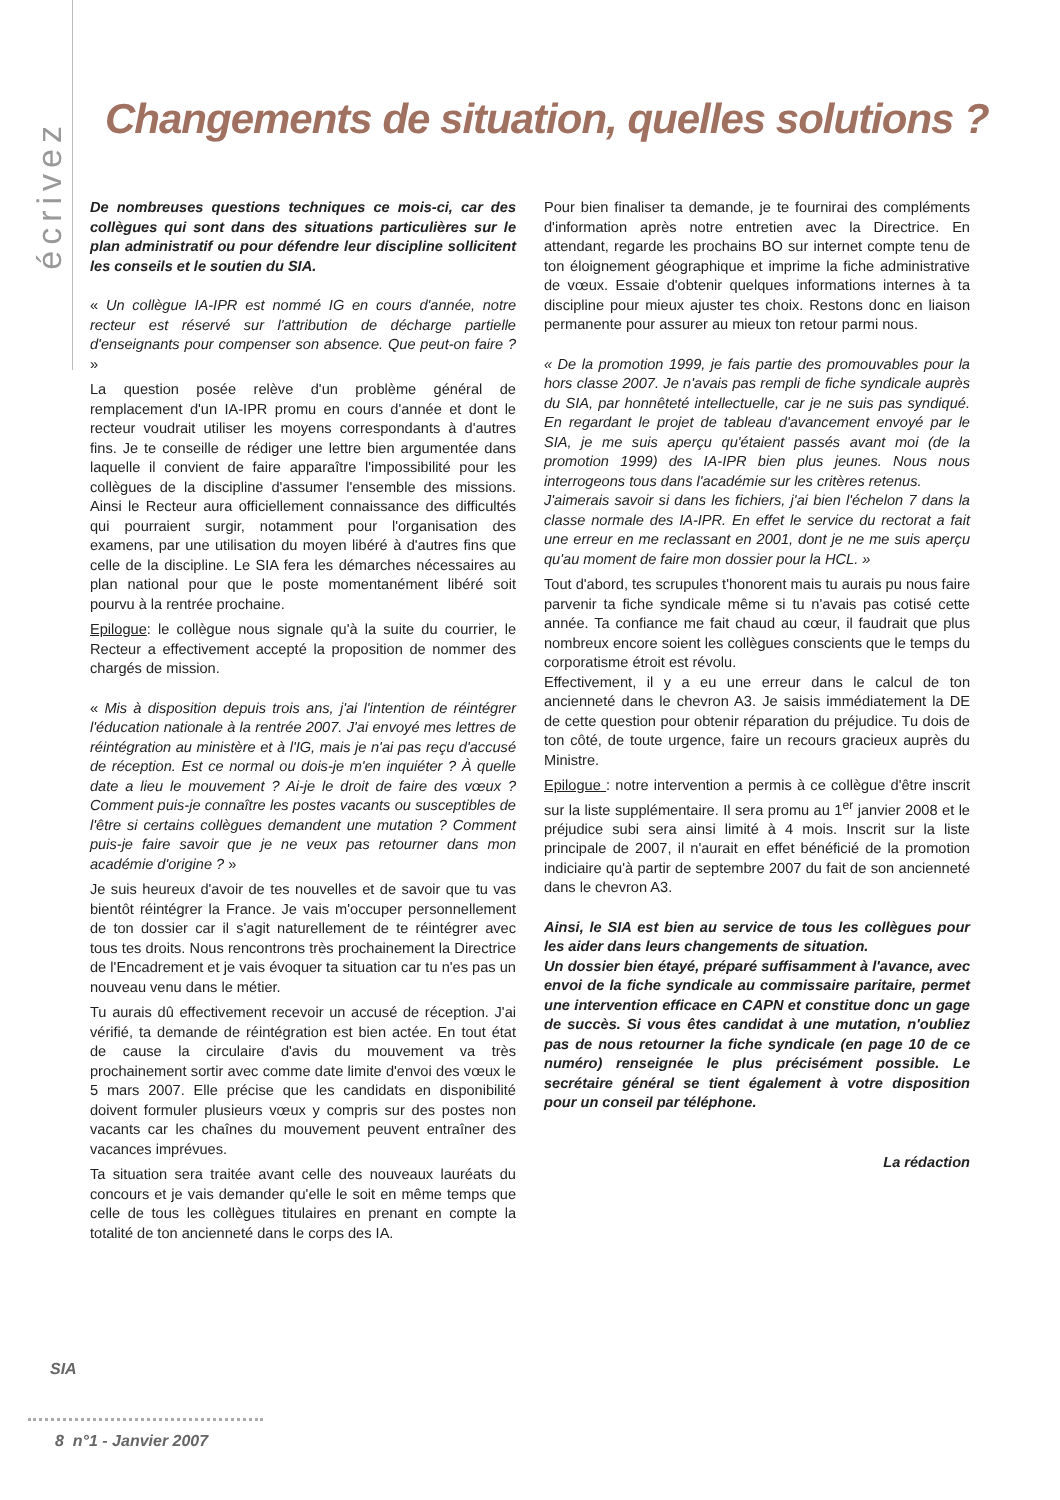écrivez
Changements de situation, quelles solutions ?
De nombreuses questions techniques ce mois-ci, car des collègues qui sont dans des situations particulières sur le plan administratif ou pour défendre leur discipline sollicitent les conseils et le soutien du SIA.
« Un collègue IA-IPR est nommé IG en cours d'année, notre recteur est réservé sur l'attribution de décharge partielle d'enseignants pour compenser son absence. Que peut-on faire ? »
La question posée relève d'un problème général de remplacement d'un IA-IPR promu en cours d'année et dont le recteur voudrait utiliser les moyens correspondants à d'autres fins. Je te conseille de rédiger une lettre bien argumentée dans laquelle il convient de faire apparaître l'impossibilité pour les collègues de la discipline d'assumer l'ensemble des missions. Ainsi le Recteur aura officiellement connaissance des difficultés qui pourraient surgir, notamment pour l'organisation des examens, par une utilisation du moyen libéré à d'autres fins que celle de la discipline. Le SIA fera les démarches nécessaires au plan national pour que le poste momentanément libéré soit pourvu à la rentrée prochaine.
Epilogue: le collègue nous signale qu'à la suite du courrier, le Recteur a effectivement accepté la proposition de nommer des chargés de mission.
« Mis à disposition depuis trois ans, j'ai l'intention de réintégrer l'éducation nationale à la rentrée 2007. J'ai envoyé mes lettres de réintégration au ministère et à l'IG, mais je n'ai pas reçu d'accusé de réception. Est ce normal ou dois-je m'en inquiéter ? À quelle date a lieu le mouvement ? Ai-je le droit de faire des vœux ? Comment puis-je connaître les postes vacants ou susceptibles de l'être si certains collègues demandent une mutation ? Comment puis-je faire savoir que je ne veux pas retourner dans mon académie d'origine ? »
Je suis heureux d'avoir de tes nouvelles et de savoir que tu vas bientôt réintégrer la France. Je vais m'occuper personnellement de ton dossier car il s'agit naturellement de te réintégrer avec tous tes droits. Nous rencontrons très prochainement la Directrice de l'Encadrement et je vais évoquer ta situation car tu n'es pas un nouveau venu dans le métier.
Tu aurais dû effectivement recevoir un accusé de réception. J'ai vérifié, ta demande de réintégration est bien actée. En tout état de cause la circulaire d'avis du mouvement va très prochainement sortir avec comme date limite d'envoi des vœux le 5 mars 2007. Elle précise que les candidats en disponibilité doivent formuler plusieurs vœux y compris sur des postes non vacants car les chaînes du mouvement peuvent entraîner des vacances imprévues.
Ta situation sera traitée avant celle des nouveaux lauréats du concours et je vais demander qu'elle le soit en même temps que celle de tous les collègues titulaires en prenant en compte la totalité de ton ancienneté dans le corps des IA.
Pour bien finaliser ta demande, je te fournirai des compléments d'information après notre entretien avec la Directrice. En attendant, regarde les prochains BO sur internet compte tenu de ton éloignement géographique et imprime la fiche administrative de vœux. Essaie d'obtenir quelques informations internes à ta discipline pour mieux ajuster tes choix. Restons donc en liaison permanente pour assurer au mieux ton retour parmi nous.
« De la promotion 1999, je fais partie des promouvables pour la hors classe 2007. Je n'avais pas rempli de fiche syndicale auprès du SIA, par honnêteté intellectuelle, car je ne suis pas syndiqué. En regardant le projet de tableau d'avancement envoyé par le SIA, je me suis aperçu qu'étaient passés avant moi (de la promotion 1999) des IA-IPR bien plus jeunes. Nous nous interrogeons tous dans l'académie sur les critères retenus.
J'aimerais savoir si dans les fichiers, j'ai bien l'échelon 7 dans la classe normale des IA-IPR. En effet le service du rectorat a fait une erreur en me reclassant en 2001, dont je ne me suis aperçu qu'au moment de faire mon dossier pour la HCL. »
Tout d'abord, tes scrupules t'honorent mais tu aurais pu nous faire parvenir ta fiche syndicale même si tu n'avais pas cotisé cette année. Ta confiance me fait chaud au cœur, il faudrait que plus nombreux encore soient les collègues conscients que le temps du corporatisme étroit est révolu.
Effectivement, il y a eu une erreur dans le calcul de ton ancienneté dans le chevron A3. Je saisis immédiatement la DE de cette question pour obtenir réparation du préjudice. Tu dois de ton côté, de toute urgence, faire un recours gracieux auprès du Ministre.
Epilogue : notre intervention a permis à ce collègue d'être inscrit sur la liste supplémentaire. Il sera promu au 1<sup>er</sup> janvier 2008 et le préjudice subi sera ainsi limité à 4 mois. Inscrit sur la liste principale de 2007, il n'aurait en effet bénéficié de la promotion indiciaire qu'à partir de septembre 2007 du fait de son ancienneté dans le chevron A3.
Ainsi, le SIA est bien au service de tous les collègues pour les aider dans leurs changements de situation.
Un dossier bien étayé, préparé suffisamment à l'avance, avec envoi de la fiche syndicale au commissaire paritaire, permet une intervention efficace en CAPN et constitue donc un gage de succès. Si vous êtes candidat à une mutation, n'oubliez pas de nous retourner la fiche syndicale (en page 10 de ce numéro) renseignée le plus précisément possible. Le secrétaire général se tient également à votre disposition pour un conseil par téléphone.
La rédaction
SIA
8 n°1 - Janvier 2007